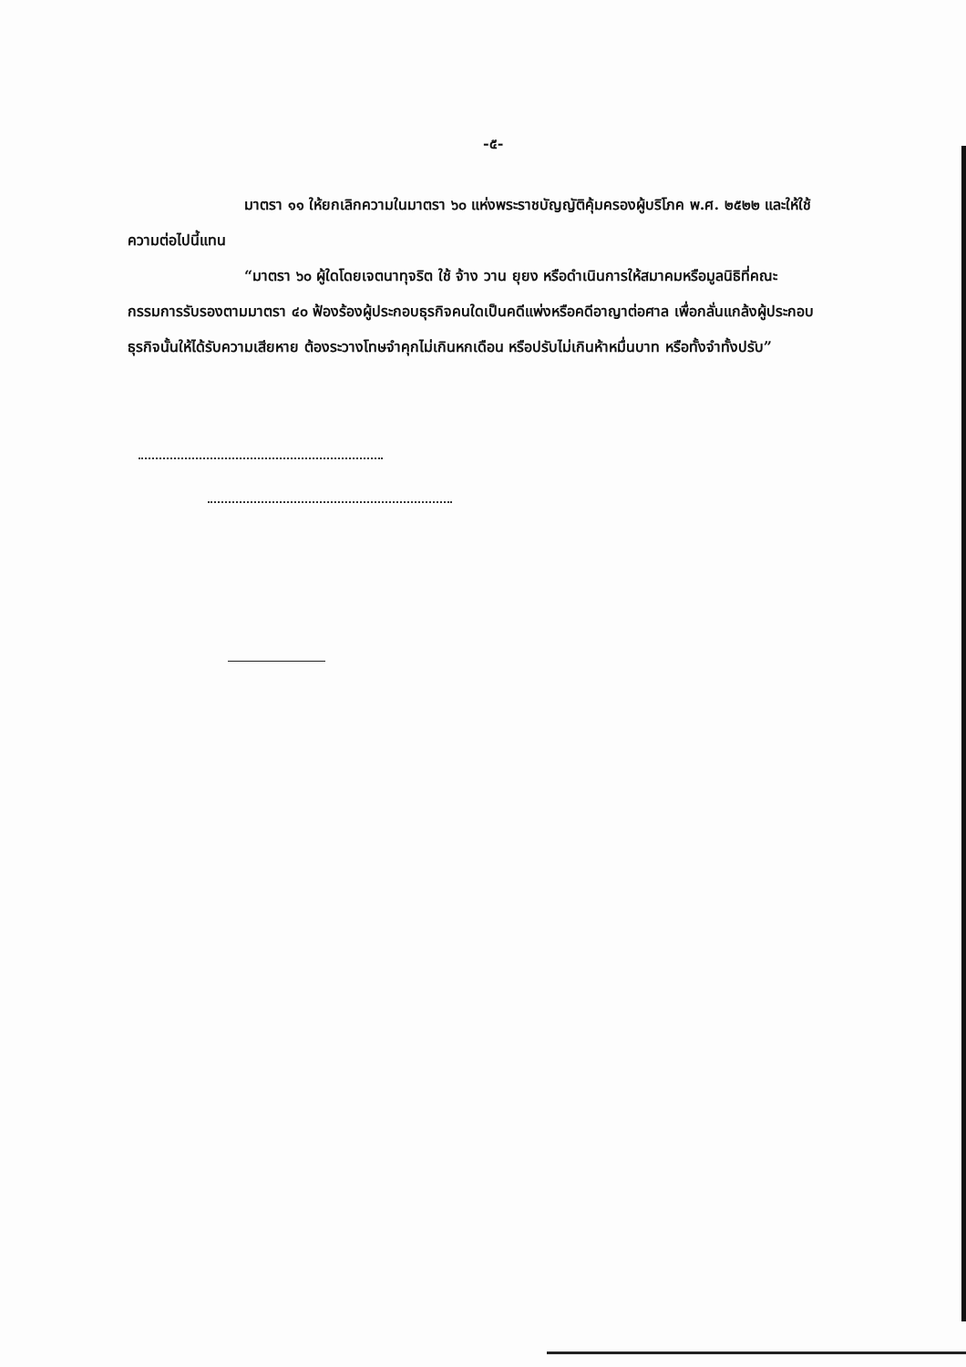-๕-
มาตรา ๑๑ ให้ยกเลิกความในมาตรา ๖๐ แห่งพระราชบัญญัติคุ้มครองผู้บริโภค พ.ศ. ๒๕๒๒ และให้ใช้ความต่อไปนี้แทน
“มาตรา ๖๐ ผู้ใดโดยเจตนาทุจริต ใช้ จ้าง วาน ยุยง หรือดำเนินการให้สมาคมหรือมูลนิธิที่คณะกรรมการรับรองตามมาตรา ๔๐ ฟ้องร้องผู้ประกอบธุรกิจคนใดเป็นคดีแพ่งหรือคดีอาญาต่อศาล เพื่อกลั่นแกล้งผู้ประกอบธุรกิจนั้นให้ได้รับความเสียหาย ต้องระวางโทษจำคุกไม่เกินหกเดือน หรือปรับไม่เกินห้าหมื่นบาท หรือทั้งจำทั้งปรับ”